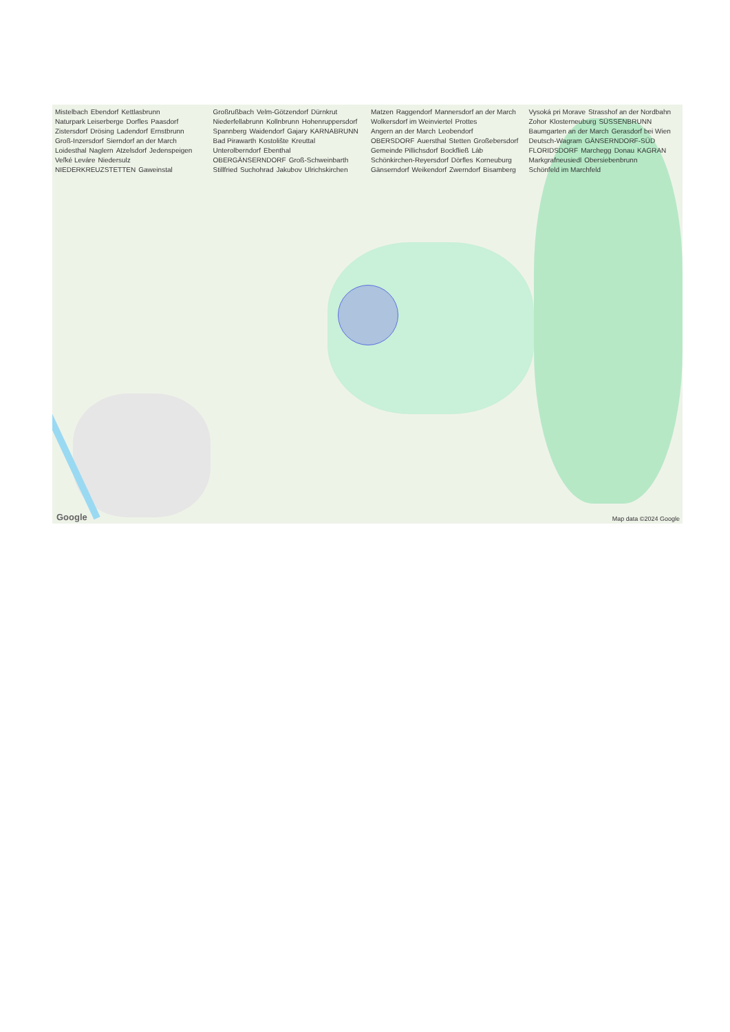Mistelbach Ebendorf Kettlasbrunn Naturpark Leiserberge Dorfles Paasdorf Zistersdorf Drösing Ladendorf Ernstbrunn Groß-Inzersdorf Sierndorf an der March Loidesthal Naglern Atzelsdorf Jedenspeigen Veľké Leváre Niedersulz NIEDERKREUZSTETTEN Gaweinstal Großrußbach Velm-Götzendorf Dürnkrut Niederfellabrunn Kollnbrunn Hohenruppersdorf Spannberg Waidendorf Gajary KARNABRUNN Bad Pirawarth Kostolište Kreuttal Unterolberndorf Ebenthal OBERGÄNSERNDORF Groß-Schweinbarth Stillfried Suchohrad Jakubov Ulrichskirchen Matzen Raggendorf Mannersdorf an der March Wolkersdorf im Weinviertel Prottes Angern an der March Leobendorf OBERSDORF Auersthal Stetten Großebersdorf Gemeinde Pillichsdorf Bockfließ Láb Schönkirchen-Reyersdorf Dörfles Korneuburg Gänserndorf Weikendorf Zwerndorf Bisamberg Vysoká pri Morave Strasshof an der Nordbahn Zohor Klosterneuburg SÜSSENBRUNN Baumgarten an der March Gerasdorf bei Wien Deutsch-Wagram GÄNSERNDORF-SÜD FLORIDSDORF Marchegg Donau KAGRAN Markgrafneusiedl Obersiebenbrunn Schönfeld im Marchfeld
Google Map data ©2024 Google